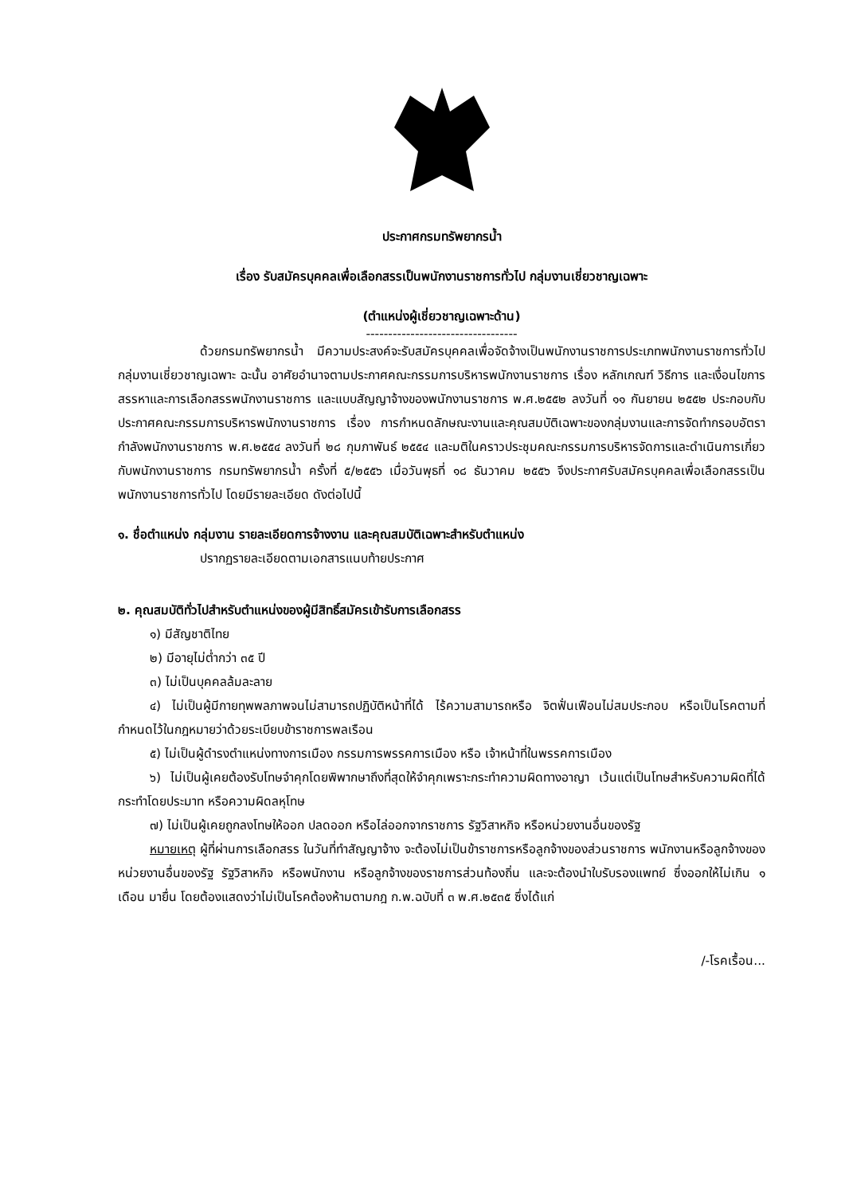ประกาศกรมทรัพยากรน้ำ
เรื่อง รับสมัครบุคคลเพื่อเลือกสรรเป็นพนักงานราชการทั่วไป กลุ่มงานเชี่ยวชาญเฉพาะ
(ตำแหน่งผู้เชี่ยวชาญเฉพาะด้าน)
----------------------------------
ด้วยกรมทรัพยากรน้ำ มีความประสงค์จะรับสมัครบุคคลเพื่อจัดจ้างเป็นพนักงานราชการประเภทพนักงานราชการทั่วไป กลุ่มงานเชี่ยวชาญเฉพาะ ฉะนั้น อาศัยอำนาจตามประกาศคณะกรรมการบริหารพนักงานราชการ เรื่อง หลักเกณฑ์ วิธีการ และเงื่อนไขการสรรหาและการเลือกสรรพนักงานราชการ และแบบสัญญาจ้างของพนักงานราชการ พ.ศ.๒๕๕๒ ลงวันที่ ๑๑ กันยายน ๒๕๕๒ ประกอบกับประกาศคณะกรรมการบริหารพนักงานราชการ เรื่อง การกำหนดลักษณะงานและคุณสมบัติเฉพาะของกลุ่มงานและการจัดทำกรอบอัตรากำลังพนักงานราชการ พ.ศ.๒๕๕๔ ลงวันที่ ๒๘ กุมภาพันธ์ ๒๕๕๔ และมติในคราวประชุมคณะกรรมการบริหารจัดการและดำเนินการเกี่ยวกับพนักงานราชการ กรมทรัพยากรน้ำ ครั้งที่ ๕/๒๕๕๖ เมื่อวันพุธที่ ๑๘ ธันวาคม ๒๕๕๖ จึงประกาศรับสมัครบุคคลเพื่อเลือกสรรเป็นพนักงานราชการทั่วไป โดยมีรายละเอียด ดังต่อไปนี้
๑. ชื่อตำแหน่ง กลุ่มงาน รายละเอียดการจ้างงาน และคุณสมบัติเฉพาะสำหรับตำแหน่ง
ปรากฏรายละเอียดตามเอกสารแนบท้ายประกาศ
๒. คุณสมบัติทั่วไปสำหรับตำแหน่งของผู้มีสิทธิ์สมัครเข้ารับการเลือกสรร
๑) มีสัญชาติไทย
๒) มีอายุไม่ต่ำกว่า ๓๕ ปี
๓) ไม่เป็นบุคคลล้มละลาย
๔) ไม่เป็นผู้มีกายทุพพลภาพจนไม่สามารถปฏิบัติหน้าที่ได้ ไร้ความสามารถหรือ จิตฟั่นเฟือนไม่สมประกอบ หรือเป็นโรคตามที่กำหนดไว้ในกฎหมายว่าด้วยระเบียบข้าราชการพลเรือน
๕) ไม่เป็นผู้ดำรงตำแหน่งทางการเมือง กรรมการพรรคการเมือง หรือ เจ้าหน้าที่ในพรรคการเมือง
๖) ไม่เป็นผู้เคยต้องรับโทษจำคุกโดยพิพากษาถึงที่สุดให้จำคุกเพราะกระทำความผิดทางอาญา เว้นแต่เป็นโทษสำหรับความผิดที่ได้กระทำโดยประมาท หรือความผิดลหุโทษ
๗) ไม่เป็นผู้เคยถูกลงโทษให้ออก ปลดออก หรือไล่ออกจากราชการ รัฐวิสาหกิจ หรือหน่วยงานอื่นของรัฐ
หมายเหตุ ผู้ที่ผ่านการเลือกสรร ในวันที่ทำสัญญาจ้าง จะต้องไม่เป็นข้าราชการหรือลูกจ้างของส่วนราชการ พนักงานหรือลูกจ้างของหน่วยงานอื่นของรัฐ รัฐวิสาหกิจ หรือพนักงาน หรือลูกจ้างของราชการส่วนท้องถิ่น และจะต้องนำใบรับรองแพทย์ ซึ่งออกให้ไม่เกิน ๑ เดือน มายื่น โดยต้องแสดงว่าไม่เป็นโรคต้องห้ามตามกฎ ก.พ.ฉบับที่ ๓ พ.ศ.๒๕๓๕ ซึ่งได้แก่
/-โรคเรื้อน...